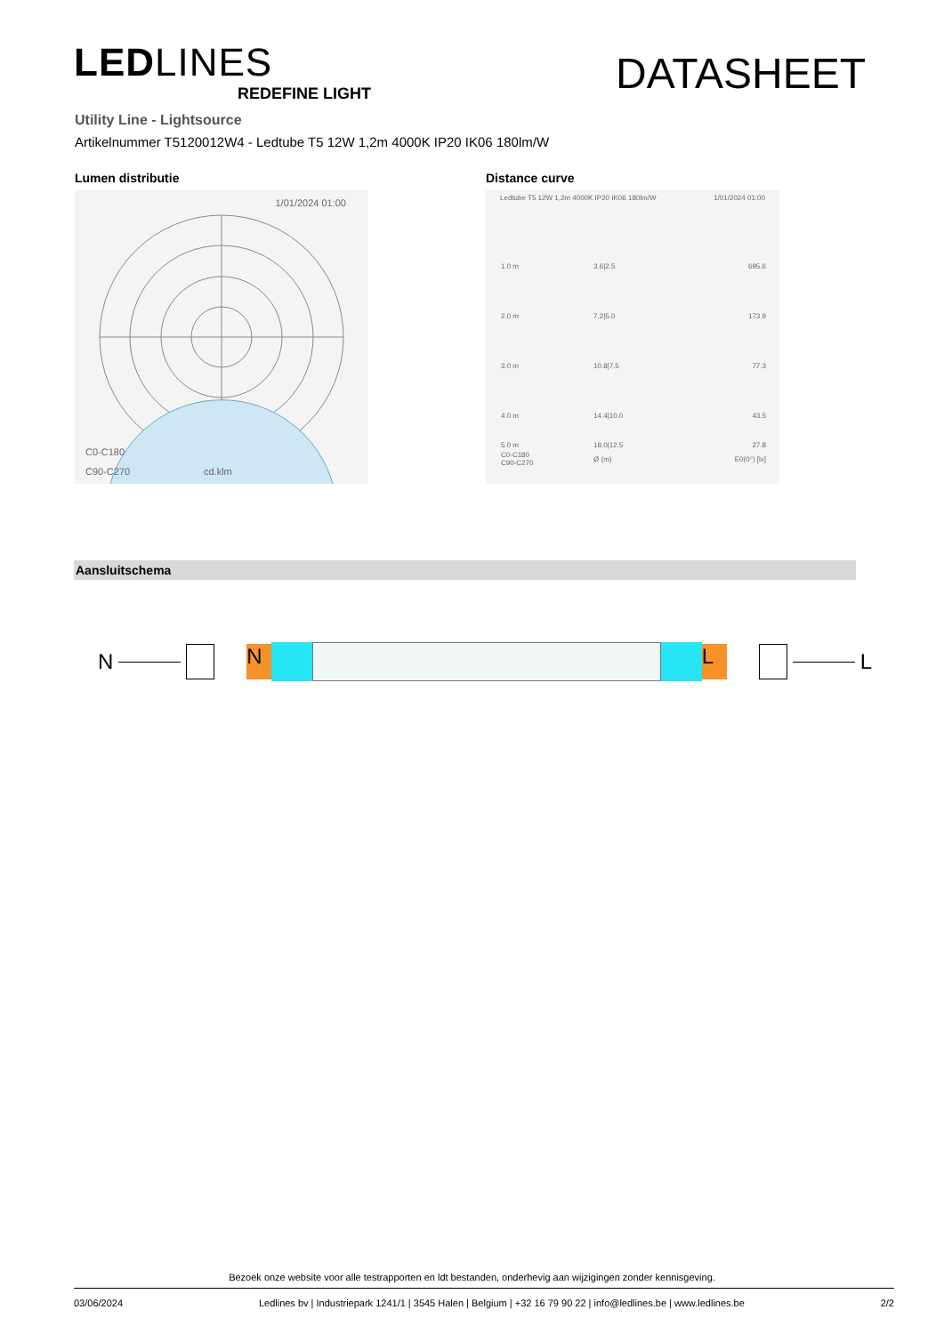LEDLINES
REDEFINE LIGHT
DATASHEET
Utility Line - Lightsource
Artikelnummer T5120012W4 - Ledtube T5 12W 1,2m 4000K IP20 IK06 180lm/W
Lumen distributie
1/01/2024 01:00
C0-C180
C90-C270 cd.klm
Distance curve
Ledtube T5 12W 1,2m 4000K IP20 IK06 180lm/W 1/01/2024 01:00
| 1.0 m | 3.6/2.5 | 695.6 |
| 2.0 m | 7.2/5.0 | 173.9 |
| 3.0 m | 10.8/7.5 | 77.3 |
| 4.0 m | 14.4/10.0 | 43.5 |
| 5.0 m | 18.0/12.5 | 27.8 |
| C0-C180 C90-C270 | Ø (m) | E0(0°) [lx] |
Aansluitschema
N
N L
L
Bezoek onze website voor alle testrapporten en ldt bestanden, onderhevig aan wijzigingen zonder kennisgeving.
03/06/2024 Ledlines bv | Industriepark 1241/1 | 3545 Halen | Belgium | +32 16 79 90 22 | info@ledlines.be | www.ledlines.be 2/2